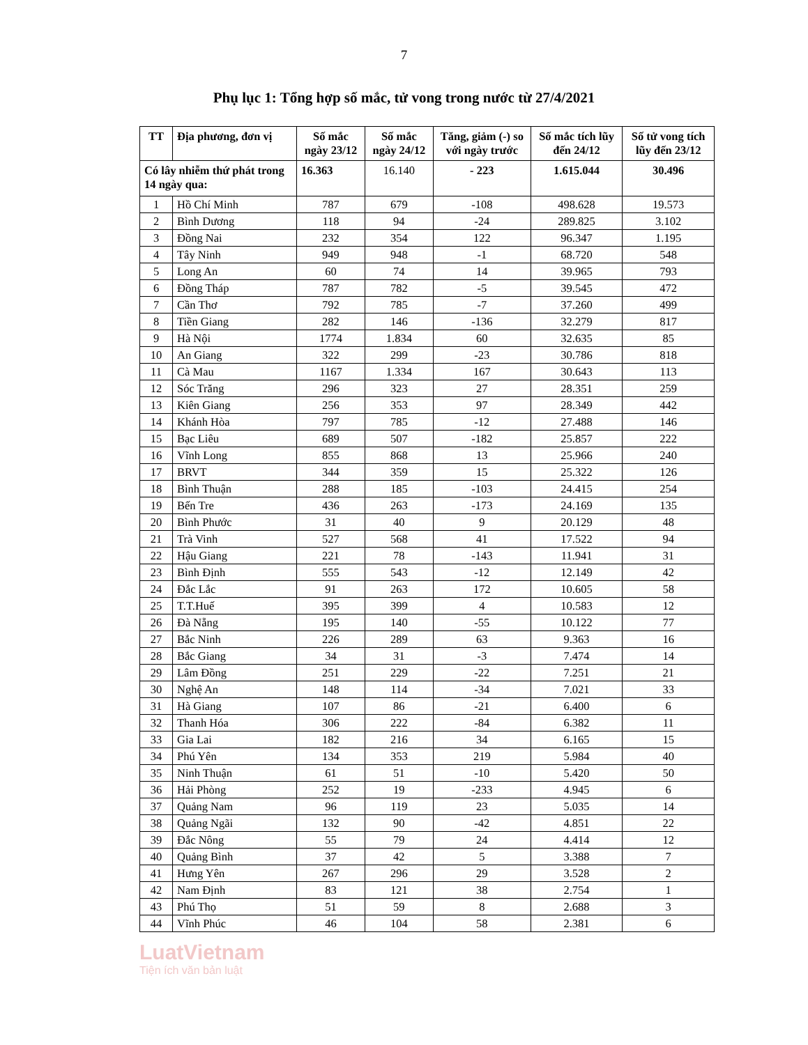7
Phụ lục 1: Tổng hợp số mắc, tử vong trong nước từ 27/4/2021
| TT | Địa phương, đơn vị | Số mắc ngày 23/12 | Số mắc ngày 24/12 | Tăng, giảm (-) so với ngày trước | Số mắc tích lũy đến 24/12 | Số tử vong tích lũy đến 23/12 |
| --- | --- | --- | --- | --- | --- | --- |
| Có lây nhiễm thứ phát trong 14 ngày qua: | | 16.363 | 16.140 | - 223 | 1.615.044 | 30.496 |
| 1 | Hồ Chí Minh | 787 | 679 | -108 | 498.628 | 19.573 |
| 2 | Bình Dương | 118 | 94 | -24 | 289.825 | 3.102 |
| 3 | Đồng Nai | 232 | 354 | 122 | 96.347 | 1.195 |
| 4 | Tây Ninh | 949 | 948 | -1 | 68.720 | 548 |
| 5 | Long An | 60 | 74 | 14 | 39.965 | 793 |
| 6 | Đồng Tháp | 787 | 782 | -5 | 39.545 | 472 |
| 7 | Cần Thơ | 792 | 785 | -7 | 37.260 | 499 |
| 8 | Tiền Giang | 282 | 146 | -136 | 32.279 | 817 |
| 9 | Hà Nội | 1774 | 1.834 | 60 | 32.635 | 85 |
| 10 | An Giang | 322 | 299 | -23 | 30.786 | 818 |
| 11 | Cà Mau | 1167 | 1.334 | 167 | 30.643 | 113 |
| 12 | Sóc Trăng | 296 | 323 | 27 | 28.351 | 259 |
| 13 | Kiên Giang | 256 | 353 | 97 | 28.349 | 442 |
| 14 | Khánh Hòa | 797 | 785 | -12 | 27.488 | 146 |
| 15 | Bạc Liêu | 689 | 507 | -182 | 25.857 | 222 |
| 16 | Vĩnh Long | 855 | 868 | 13 | 25.966 | 240 |
| 17 | BRVT | 344 | 359 | 15 | 25.322 | 126 |
| 18 | Bình Thuận | 288 | 185 | -103 | 24.415 | 254 |
| 19 | Bến Tre | 436 | 263 | -173 | 24.169 | 135 |
| 20 | Bình Phước | 31 | 40 | 9 | 20.129 | 48 |
| 21 | Trà Vinh | 527 | 568 | 41 | 17.522 | 94 |
| 22 | Hậu Giang | 221 | 78 | -143 | 11.941 | 31 |
| 23 | Bình Định | 555 | 543 | -12 | 12.149 | 42 |
| 24 | Đắc Lắc | 91 | 263 | 172 | 10.605 | 58 |
| 25 | T.T.Huế | 395 | 399 | 4 | 10.583 | 12 |
| 26 | Đà Nẵng | 195 | 140 | -55 | 10.122 | 77 |
| 27 | Bắc Ninh | 226 | 289 | 63 | 9.363 | 16 |
| 28 | Bắc Giang | 34 | 31 | -3 | 7.474 | 14 |
| 29 | Lâm Đồng | 251 | 229 | -22 | 7.251 | 21 |
| 30 | Nghệ An | 148 | 114 | -34 | 7.021 | 33 |
| 31 | Hà Giang | 107 | 86 | -21 | 6.400 | 6 |
| 32 | Thanh Hóa | 306 | 222 | -84 | 6.382 | 11 |
| 33 | Gia Lai | 182 | 216 | 34 | 6.165 | 15 |
| 34 | Phú Yên | 134 | 353 | 219 | 5.984 | 40 |
| 35 | Ninh Thuận | 61 | 51 | -10 | 5.420 | 50 |
| 36 | Hải Phòng | 252 | 19 | -233 | 4.945 | 6 |
| 37 | Quảng Nam | 96 | 119 | 23 | 5.035 | 14 |
| 38 | Quảng Ngãi | 132 | 90 | -42 | 4.851 | 22 |
| 39 | Đắc Nông | 55 | 79 | 24 | 4.414 | 12 |
| 40 | Quảng Bình | 37 | 42 | 5 | 3.388 | 7 |
| 41 | Hưng Yên | 267 | 296 | 29 | 3.528 | 2 |
| 42 | Nam Định | 83 | 121 | 38 | 2.754 | 1 |
| 43 | Phú Thọ | 51 | 59 | 8 | 2.688 | 3 |
| 44 | Vĩnh Phúc | 46 | 104 | 58 | 2.381 | 6 |
LuatVietnam
Tiện ích văn bản luật